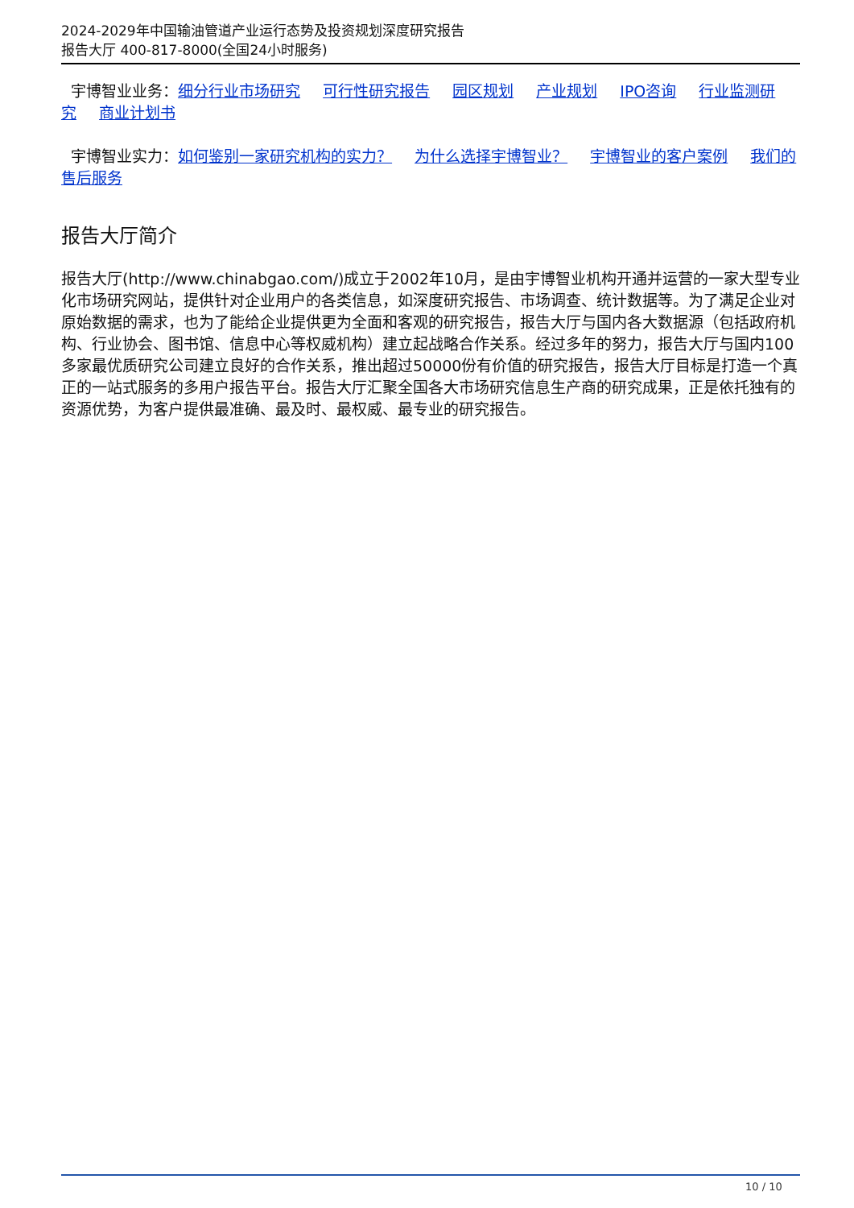2024-2029年中国输油管道产业运行态势及投资规划深度研究报告
报告大厅 400-817-8000(全国24小时服务)
宇博智业业务：细分行业市场研究 可行性研究报告 园区规划 产业规划 IPO咨询 行业监测研究 商业计划书
宇博智业实力：如何鉴别一家研究机构的实力？ 为什么选择宇博智业？ 宇博智业的客户案例 我们的售后服务
报告大厅简介
报告大厅(http://www.chinabgao.com/)成立于2002年10月，是由宇博智业机构开通并运营的一家大型专业化市场研究网站，提供针对企业用户的各类信息，如深度研究报告、市场调查、统计数据等。为了满足企业对原始数据的需求，也为了能给企业提供更为全面和客观的研究报告，报告大厅与国内各大数据源（包括政府机构、行业协会、图书馆、信息中心等权威机构）建立起战略合作关系。经过多年的努力，报告大厅与国内100多家最优质研究公司建立良好的合作关系，推出超过50000份有价值的研究报告，报告大厅目标是打造一个真正的一站式服务的多用户报告平台。报告大厅汇聚全国各大市场研究信息生产商的研究成果，正是依托独有的资源优势，为客户提供最准确、最及时、最权威、最专业的研究报告。
10 / 10